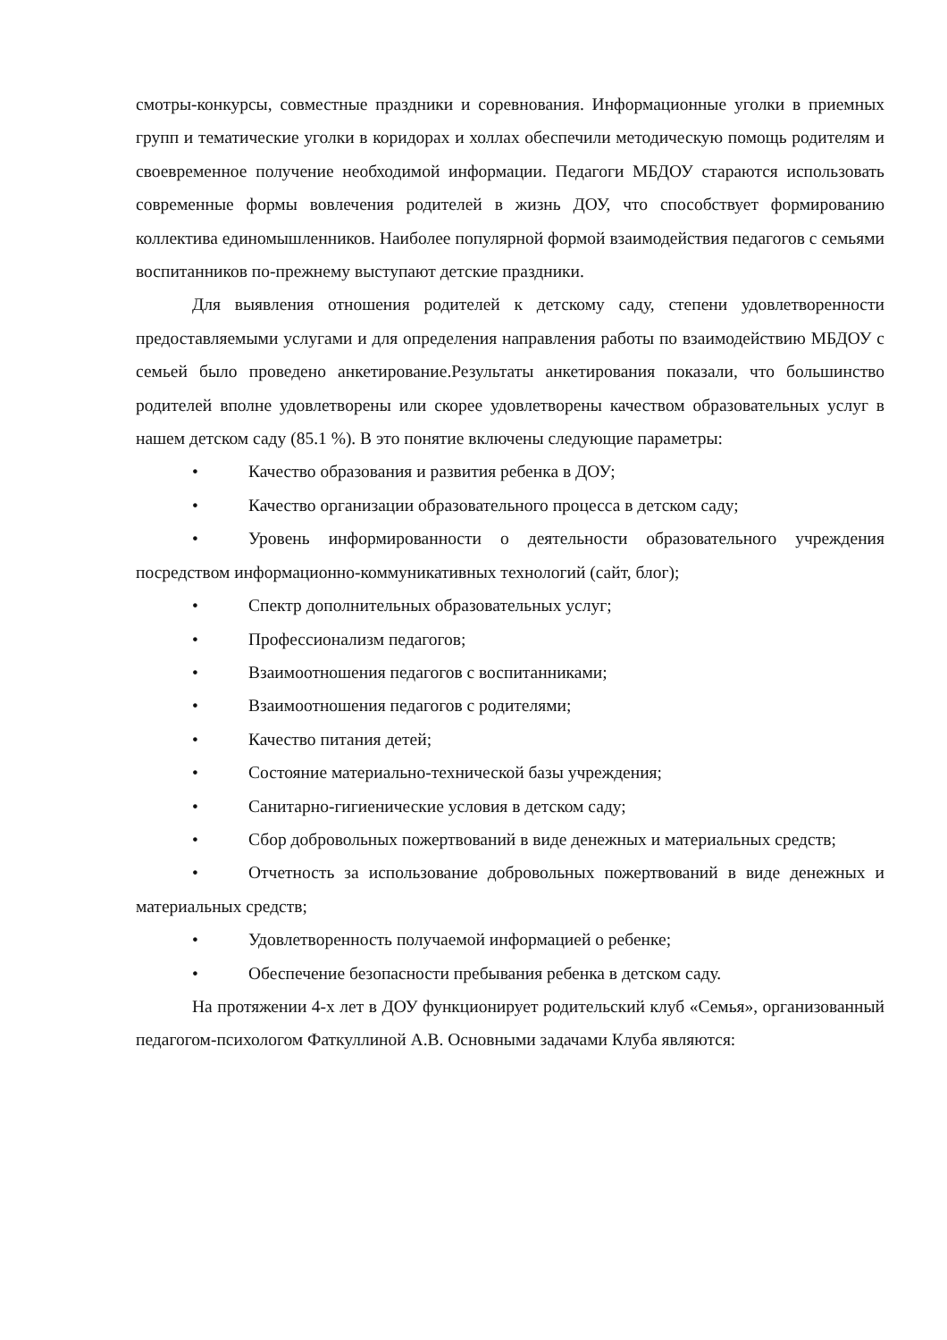смотры-конкурсы, совместные праздники и соревнования. Информационные уголки в приемных групп и тематические уголки в коридорах и холлах обеспечили методическую помощь родителям и своевременное получение необходимой информации. Педагоги МБДОУ стараются использовать современные формы вовлечения родителей в жизнь ДОУ, что способствует формированию коллектива единомышленников. Наиболее популярной формой взаимодействия педагогов с семьями воспитанников по-прежнему выступают детские праздники.
Для выявления отношения родителей к детскому саду, степени удовлетворенности предоставляемыми услугами и для определения направления работы по взаимодействию МБДОУ с семьей было проведено анкетирование.Результаты анкетирования показали, что большинство родителей вполне удовлетворены или скорее удовлетворены качеством образовательных услуг в нашем детском саду (85.1 %). В это понятие включены следующие параметры:
• Качество образования и развития ребенка в ДОУ;
• Качество организации образовательного процесса в детском саду;
• Уровень информированности о деятельности образовательного учреждения посредством информационно-коммуникативных технологий (сайт, блог);
• Спектр дополнительных образовательных услуг;
• Профессионализм педагогов;
• Взаимоотношения педагогов с воспитанниками;
• Взаимоотношения педагогов с родителями;
• Качество питания детей;
• Состояние материально-технической базы учреждения;
• Санитарно-гигиенические условия в детском саду;
• Сбор добровольных пожертвований в виде денежных и материальных средств;
• Отчетность за использование добровольных пожертвований в виде денежных и материальных средств;
• Удовлетворенность получаемой информацией о ребенке;
• Обеспечение безопасности пребывания ребенка в детском саду.
На протяжении 4-х лет в ДОУ функционирует родительский клуб «Семья», организованный педагогом-психологом Фаткуллиной А.В. Основными задачами Клуба являются: